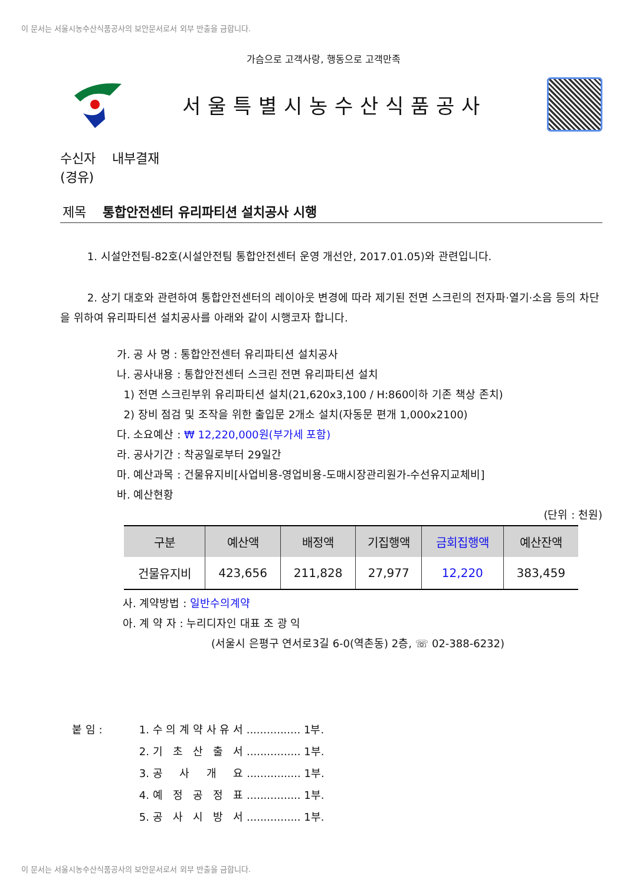이 문서는 서울시농수산식품공사의 보안문서로서 외부 반출을 금합니다.
가슴으로 고객사랑, 행동으로 고객만족
서울특별시농수산식품공사
수신자 내부결재
(경유)
제목 통합안전센터 유리파티션 설치공사 시행
1. 시설안전팀-82호(시설안전팀 통합안전센터 운영 개선안, 2017.01.05)와 관련입니다.
2. 상기 대호와 관련하여 통합안전센터의 레이아웃 변경에 따라 제기된 전면 스크린의 전자파·열기·소음 등의 차단을 위하여 유리파티션 설치공사를 아래와 같이 시행코자 합니다.
가. 공 사 명 : 통합안전센터 유리파티션 설치공사
나. 공사내용 : 통합안전센터 스크린 전면 유리파티션 설치
1) 전면 스크린부위 유리파티션 설치(21,620x3,100 / H:860이하 기존 책상 존치)
2) 장비 점검 및 조작을 위한 출입문 2개소 설치(자동문 편개 1,000x2100)
다. 소요예산 : ₩ 12,220,000원(부가세 포함)
라. 공사기간 : 착공일로부터 29일간
마. 예산과목 : 건물유지비[사업비용-영업비용-도매시장관리원가-수선유지교체비]
바. 예산현황
(단위 : 천원)
| 구분 | 예산액 | 배정액 | 기집행액 | 금회집행액 | 예산잔액 |
| --- | --- | --- | --- | --- | --- |
| 건물유지비 | 423,656 | 211,828 | 27,977 | 12,220 | 383,459 |
사. 계약방법 : 일반수의계약
아. 계 약 자 : 누리디자인 대표 조 광 익
(서울시 은평구 연서로3길 6-0(역촌동) 2층, ☏ 02-388-6232)
붙 임 : 1. 수 의 계 약 사 유 서 ................ 1부.
2. 기 초 산 출 서 ................ 1부.
3. 공 사 개 요 ................ 1부.
4. 예 정 공 정 표 ................ 1부.
5. 공 사 시 방 서 ................ 1부.
이 문서는 서울시농수산식품공사의 보안문서로서 외부 반출을 금합니다.